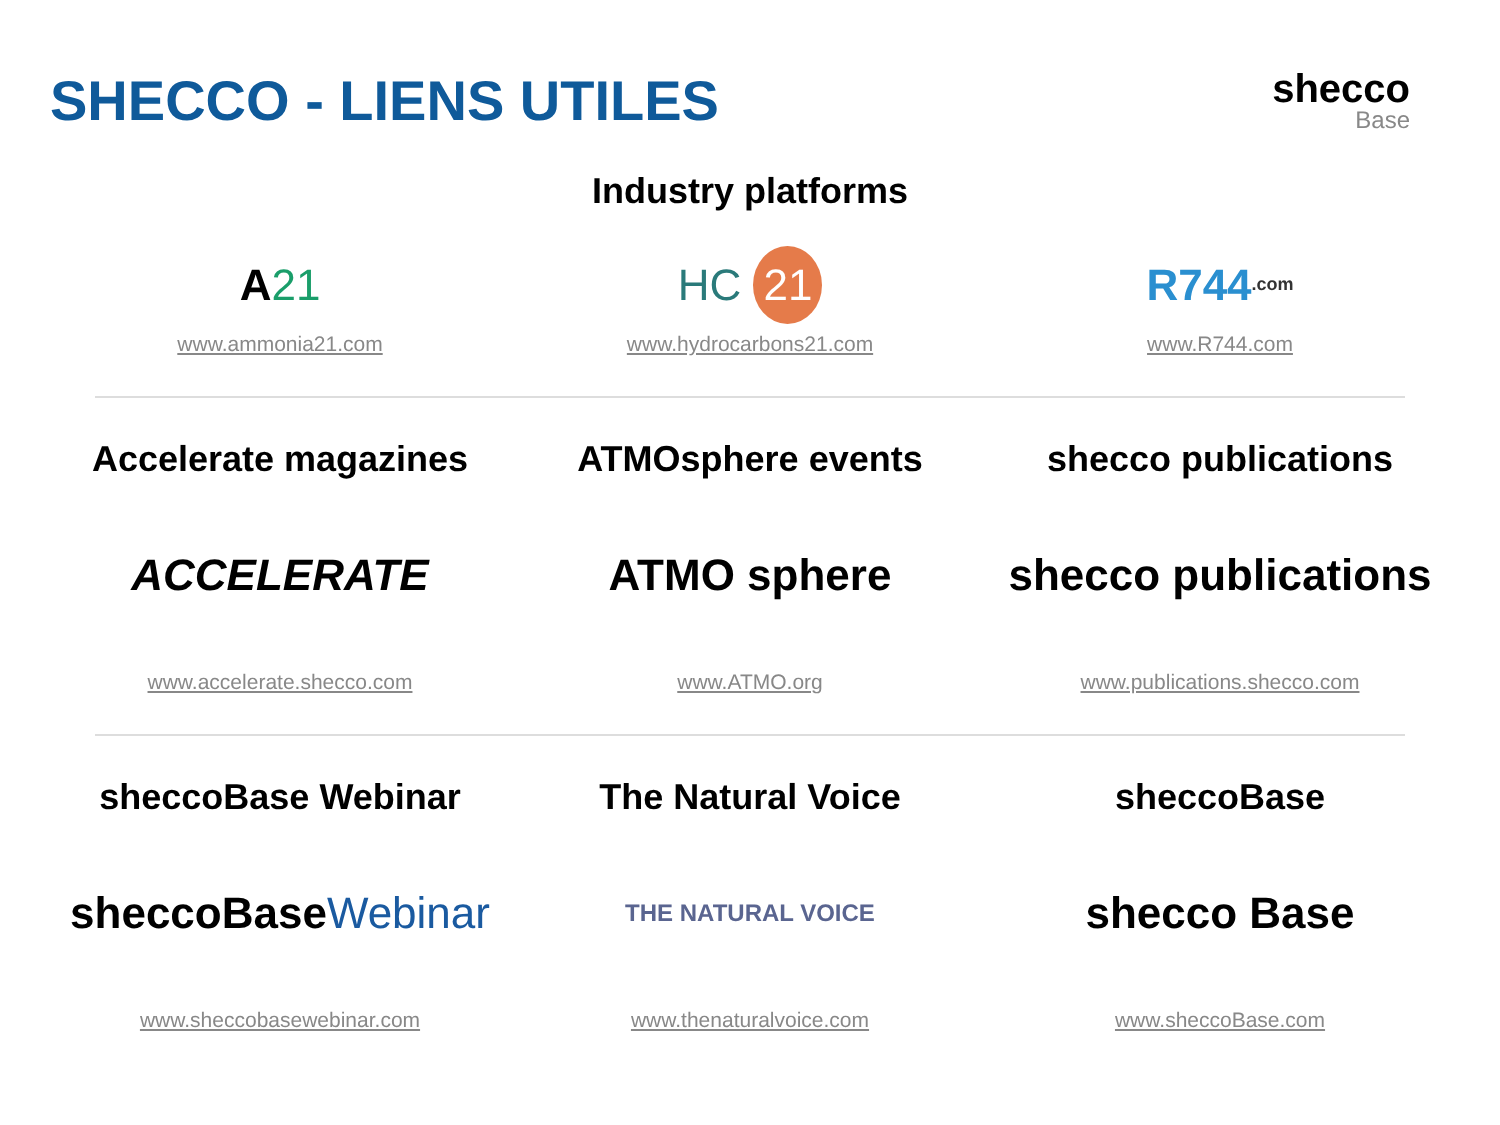SHECCO - LIENS UTILES
shecco
Base
Industry platforms
A 21
www.ammonia21.com
HC 21
www.hydrocarbons21.com
R744.com
www.R744.com
Accelerate magazines
ACCELERATE
www.accelerate.shecco.com
ATMOsphere events
ATMO sphere
www.ATMO.org
shecco publications
shecco publications
www.publications.shecco.com
sheccoBase Webinar
sheccoBase Webinar
www.sheccobasewebinar.com
The Natural Voice
THE NATURAL VOICE
www.thenaturalvoice.com
sheccoBase
shecco Base
www.sheccoBase.com